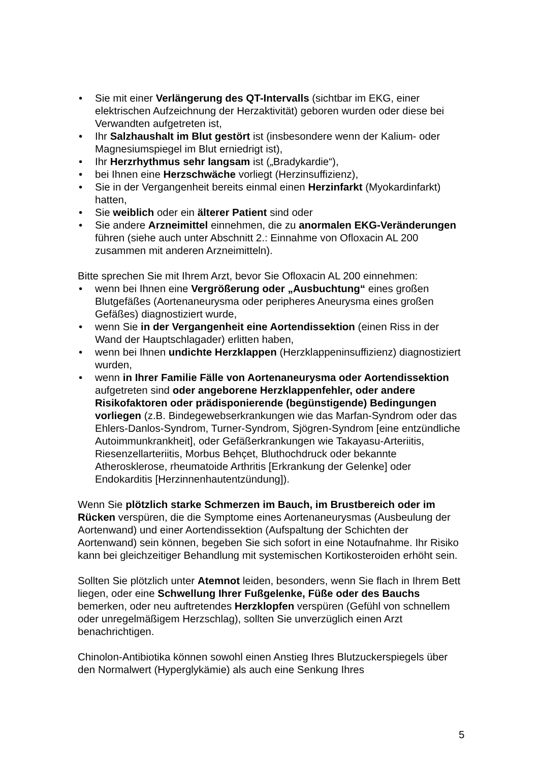• Sie mit einer Verlängerung des QT-Intervalls (sichtbar im EKG, einer elektrischen Aufzeichnung der Herzaktivität) geboren wurden oder diese bei Verwandten aufgetreten ist,
• Ihr Salzhaushalt im Blut gestört ist (insbesondere wenn der Kalium- oder Magnesiumspiegel im Blut erniedrigt ist),
• Ihr Herzrhythmus sehr langsam ist („Bradykardie“),
• bei Ihnen eine Herzschwäche vorliegt (Herzinsuffizienz),
• Sie in der Vergangenheit bereits einmal einen Herzinfarkt (Myokardinfarkt) hatten,
• Sie weiblich oder ein älterer Patient sind oder
• Sie andere Arzneimittel einnehmen, die zu anormalen EKG-Veränderungen führen (siehe auch unter Abschnitt 2.: Einnahme von Ofloxacin AL 200 zusammen mit anderen Arzneimitteln).
Bitte sprechen Sie mit Ihrem Arzt, bevor Sie Ofloxacin AL 200 einnehmen:
• wenn bei Ihnen eine Vergrößerung oder „Ausbuchtung“ eines großen Blutgefäßes (Aortenaneurysma oder peripheres Aneurysma eines großen Gefäßes) diagnostiziert wurde,
• wenn Sie in der Vergangenheit eine Aortendissektion (einen Riss in der Wand der Hauptschlagader) erlitten haben,
• wenn bei Ihnen undichte Herzklappen (Herzklappeninsuffizienz) diagnostiziert wurden,
• wenn in Ihrer Familie Fälle von Aortenaneurysma oder Aortendissektion aufgetreten sind oder angeborene Herzklappenfehler, oder andere Risikofaktoren oder prädisponierende (begünstigende) Bedingungen vorliegen (z.B. Bindegewebserkrankungen wie das Marfan-Syndrom oder das Ehlers-Danlos-Syndrom, Turner-Syndrom, Sjögren-Syndrom [eine entzündliche Autoimmunkrankheit], oder Gefäßerkrankungen wie Takayasu-Arteriitis, Riesenzellarteriitis, Morbus Behçet, Bluthochdruck oder bekannte Atherosklerose, rheumatoide Arthritis [Erkrankung der Gelenke] oder Endokarditis [Herzinnenhautentzündung]).
Wenn Sie plötzlich starke Schmerzen im Bauch, im Brustbereich oder im Rücken verspüren, die die Symptome eines Aortenaneurysmas (Ausbeulung der Aortenwand) und einer Aortendissektion (Aufspaltung der Schichten der Aortenwand) sein können, begeben Sie sich sofort in eine Notaufnahme. Ihr Risiko kann bei gleichzeitiger Behandlung mit systemischen Kortikosteroiden erhöht sein.
Sollten Sie plötzlich unter Atemnot leiden, besonders, wenn Sie flach in Ihrem Bett liegen, oder eine Schwellung Ihrer Fußgelenke, Füße oder des Bauchs bemerken, oder neu auftretendes Herzklopfen verspüren (Gefühl von schnellem oder unregelmäßigem Herzschlag), sollten Sie unverzüglich einen Arzt benachrichtigen.
Chinolon-Antibiotika können sowohl einen Anstieg Ihres Blutzuckerspiegels über den Normalwert (Hyperglykämie) als auch eine Senkung Ihres
5